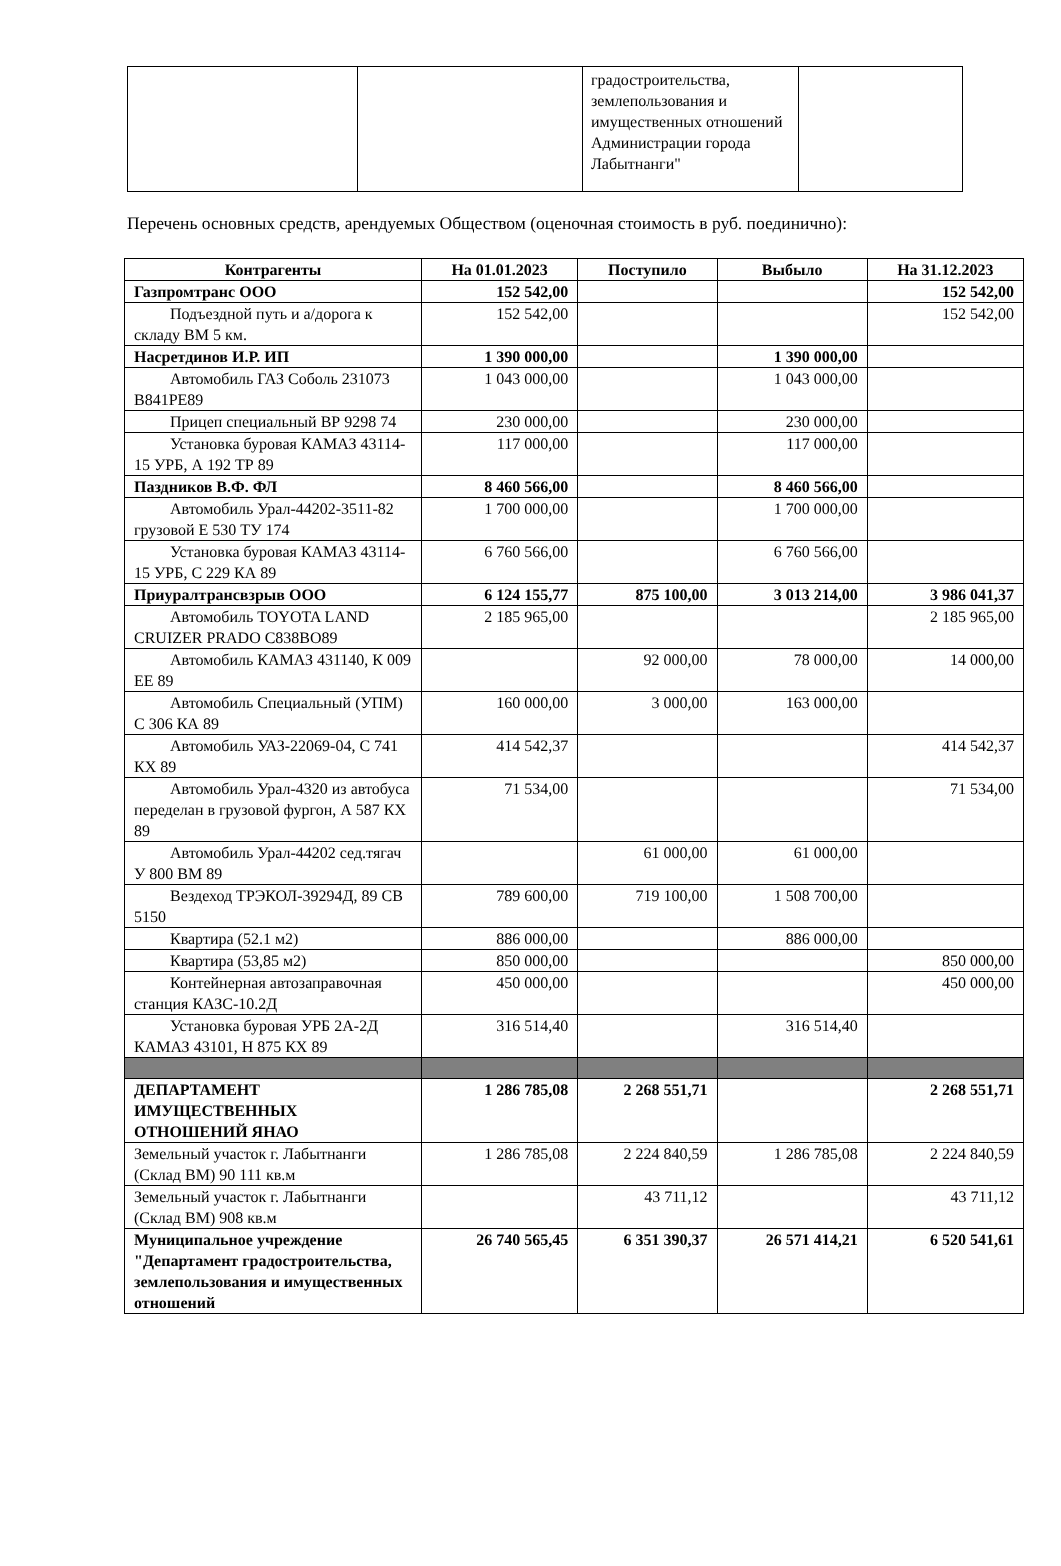| | | градостроительства, землепользования и имущественных отношений Администрации города Лабытнанги" | |
Перечень основных средств, арендуемых Обществом (оценочная стоимость в руб. поединично):
| Контрагенты | На 01.01.2023 | Поступило | Выбыло | На 31.12.2023 |
| --- | --- | --- | --- | --- |
| Газпромтранс ООО | 152 542,00 | | | 152 542,00 |
| Подъездной путь и а/дорога к складу ВМ 5 км. | 152 542,00 | | | 152 542,00 |
| Насретдинов И.Р. ИП | 1 390 000,00 | | 1 390 000,00 | |
| Автомобиль ГАЗ Соболь 231073 В841РЕ89 | 1 043 000,00 | | 1 043 000,00 | |
| Прицеп специальный ВР 9298 74 | 230 000,00 | | 230 000,00 | |
| Установка буровая КАМАЗ 43114-15 УРБ, А 192 ТР 89 | 117 000,00 | | 117 000,00 | |
| Паздников В.Ф. ФЛ | 8 460 566,00 | | 8 460 566,00 | |
| Автомобиль Урал-44202-3511-82 грузовой Е 530 ТУ 174 | 1 700 000,00 | | 1 700 000,00 | |
| Установка буровая КАМАЗ 43114-15 УРБ, С 229 КА 89 | 6 760 566,00 | | 6 760 566,00 | |
| Приуралтрансвзрыв ООО | 6 124 155,77 | 875 100,00 | 3 013 214,00 | 3 986 041,37 |
| Автомобиль TOYOTA LAND CRUIZER PRADO С838ВО89 | 2 185 965,00 | | | 2 185 965,00 |
| Автомобиль КАМАЗ 431140, К 009 ЕЕ 89 | | 92 000,00 | 78 000,00 | 14 000,00 |
| Автомобиль Специальный (УПМ) С 306 КА 89 | 160 000,00 | 3 000,00 | 163 000,00 | |
| Автомобиль УАЗ-22069-04, С 741 КХ 89 | 414 542,37 | | | 414 542,37 |
| Автомобиль Урал-4320 из автобуса переделан в грузовой фургон, А 587 КХ 89 | 71 534,00 | | | 71 534,00 |
| Автомобиль Урал-44202 сед.тягач У 800 ВМ 89 | | 61 000,00 | 61 000,00 | |
| Вездеход ТРЭКОЛ-39294Д, 89 СВ 5150 | 789 600,00 | 719 100,00 | 1 508 700,00 | |
| Квартира (52.1 м2) | 886 000,00 | | 886 000,00 | |
| Квартира (53,85 м2) | 850 000,00 | | | 850 000,00 |
| Контейнерная автозаправочная станция КАЗС-10.2Д | 450 000,00 | | | 450 000,00 |
| Установка буровая УРБ 2А-2Д КАМАЗ 43101, Н 875 КХ 89 | 316 514,40 | | 316 514,40 | |
| ДЕПАРТАМЕНТ ИМУЩЕСТВЕННЫХ ОТНОШЕНИЙ ЯНАО | 1 286 785,08 | 2 268 551,71 | | 2 268 551,71 |
| Земельный участок г. Лабытнанги (Склад ВМ) 90 111 кв.м | 1 286 785,08 | 2 224 840,59 | 1 286 785,08 | 2 224 840,59 |
| Земельный участок г. Лабытнанги (Склад ВМ) 908 кв.м | | 43 711,12 | | 43 711,12 |
| Муниципальное учреждение "Департамент градостроительства, землепользования и имущественных отношений | 26 740 565,45 | 6 351 390,37 | 26 571 414,21 | 6 520 541,61 |